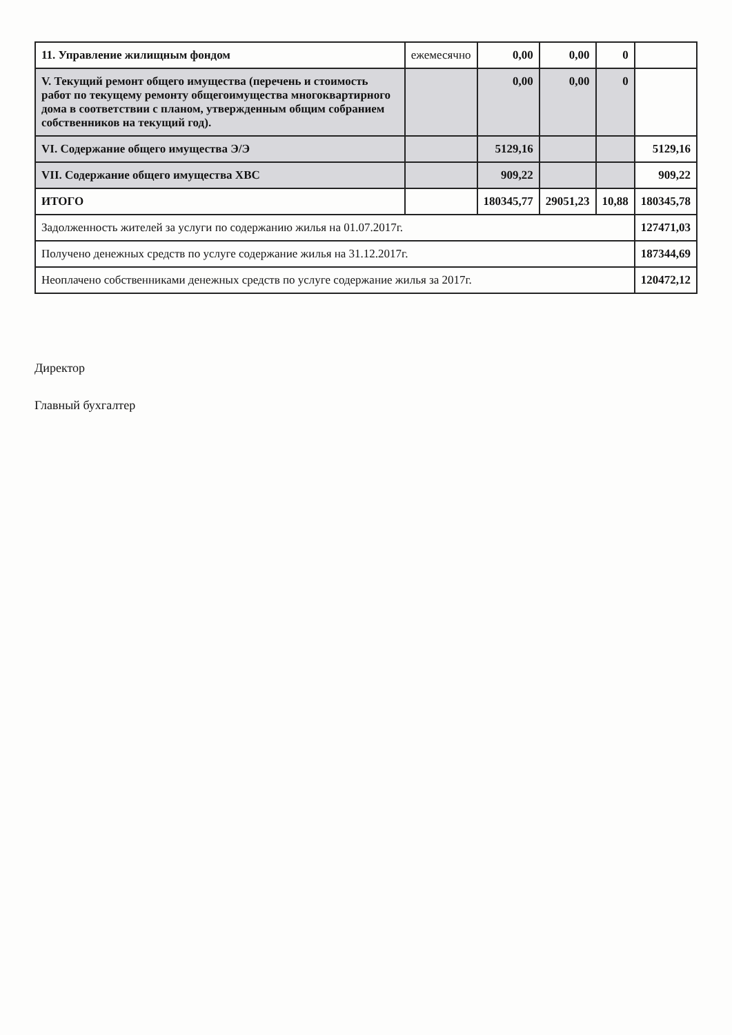| 11. Управление жилищным фондом | ежемесячно | 0,00 | 0,00 | 0 | |
| V. Текущий ремонт общего имущества (перечень и стоимость работ по текущему ремонту общегоимущества многоквартирного дома в соответствии с планом, утвержденным общим собранием собственников на текущий год). | | 0,00 | 0,00 | 0 | |
| VI. Содержание общего имущества Э/Э | | 5129,16 | | | 5129,16 |
| VII. Содержание общего имущества ХВС | | 909,22 | | | 909,22 |
| ИТОГО | | 180345,77 | 29051,23 | 10,88 | 180345,78 |
| Задолженность жителей за услуги по содержанию жилья на 01.07.2017г. | | | | | 127471,03 |
| Получено денежных средств по услуге содержание жилья на 31.12.2017г. | | | | | 187344,69 |
| Неоплачено собственниками денежных средств по услуге содержание жилья за 2017г. | | | | | 120472,12 |
Директор
Главный бухгалтер